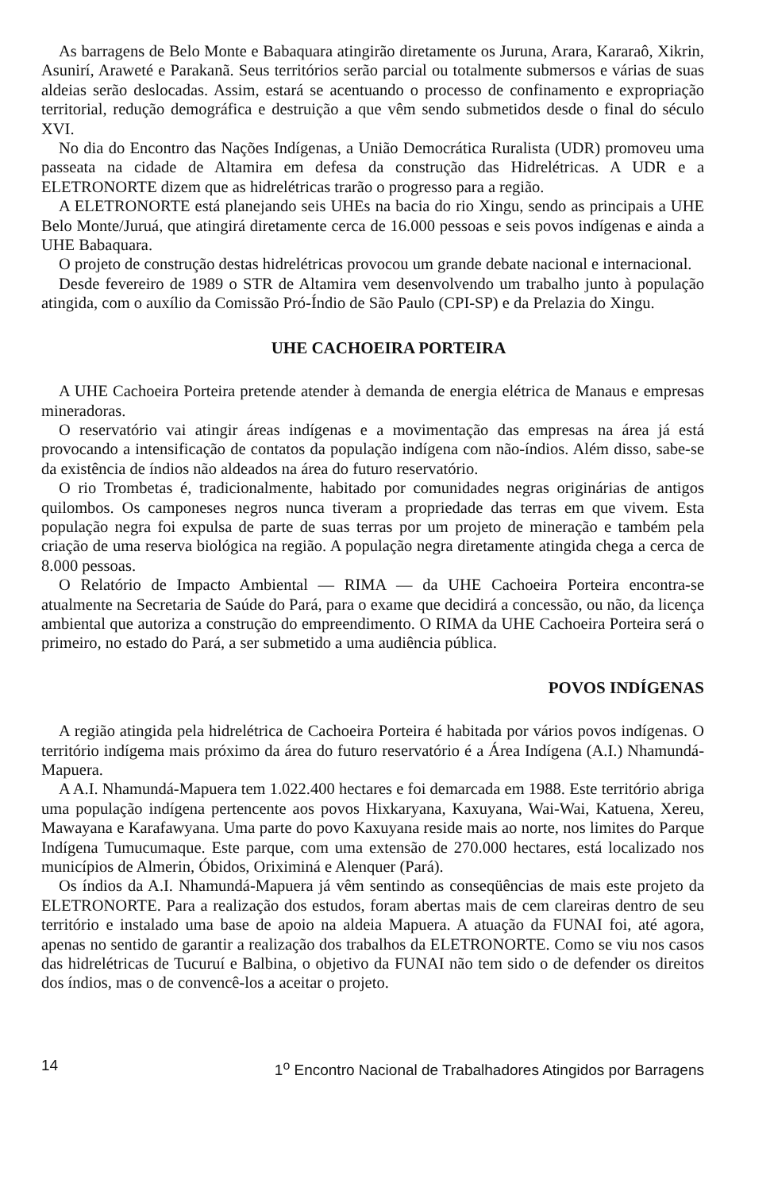As barragens de Belo Monte e Babaquara atingirão diretamente os Juruna, Arara, Kararaô, Xikrin, Asunirí, Araweté e Parakanã. Seus territórios serão parcial ou totalmente submersos e várias de suas aldeias serão deslocadas. Assim, estará se acentuando o processo de confinamento e expropriação territorial, redução demográfica e destruição a que vêm sendo submetidos desde o final do século XVI.
No dia do Encontro das Nações Indígenas, a União Democrática Ruralista (UDR) promoveu uma passeata na cidade de Altamira em defesa da construção das Hidrelétricas. A UDR e a ELETRONORTE dizem que as hidrelétricas trarão o progresso para a região.
A ELETRONORTE está planejando seis UHEs na bacia do rio Xingu, sendo as principais a UHE Belo Monte/Juruá, que atingirá diretamente cerca de 16.000 pessoas e seis povos indígenas e ainda a UHE Babaquara.
O projeto de construção destas hidrelétricas provocou um grande debate nacional e internacional.
Desde fevereiro de 1989 o STR de Altamira vem desenvolvendo um trabalho junto à população atingida, com o auxílio da Comissão Pró-Índio de São Paulo (CPI-SP) e da Prelazia do Xingu.
UHE CACHOEIRA PORTEIRA
A UHE Cachoeira Porteira pretende atender à demanda de energia elétrica de Manaus e empresas mineradoras.
O reservatório vai atingir áreas indígenas e a movimentação das empresas na área já está provocando a intensificação de contatos da população indígena com não-índios. Além disso, sabe-se da existência de índios não aldeados na área do futuro reservatório.
O rio Trombetas é, tradicionalmente, habitado por comunidades negras originárias de antigos quilombos. Os camponeses negros nunca tiveram a propriedade das terras em que vivem. Esta população negra foi expulsa de parte de suas terras por um projeto de mineração e também pela criação de uma reserva biológica na região. A população negra diretamente atingida chega a cerca de 8.000 pessoas.
O Relatório de Impacto Ambiental — RIMA — da UHE Cachoeira Porteira encontra-se atualmente na Secretaria de Saúde do Pará, para o exame que decidirá a concessão, ou não, da licença ambiental que autoriza a construção do empreendimento. O RIMA da UHE Cachoeira Porteira será o primeiro, no estado do Pará, a ser submetido a uma audiência pública.
POVOS INDÍGENAS
A região atingida pela hidrelétrica de Cachoeira Porteira é habitada por vários povos indígenas. O território indígema mais próximo da área do futuro reservatório é a Área Indígena (A.I.) Nhamundá-Mapuera.
A A.I. Nhamundá-Mapuera tem 1.022.400 hectares e foi demarcada em 1988. Este território abriga uma população indígena pertencente aos povos Hixkaryana, Kaxuyana, Wai-Wai, Katuena, Xereu, Mawayana e Karafawyana. Uma parte do povo Kaxuyana reside mais ao norte, nos limites do Parque Indígena Tumucumaque. Este parque, com uma extensão de 270.000 hectares, está localizado nos municípios de Almerin, Óbidos, Oriximiná e Alenquer (Pará).
Os índios da A.I. Nhamundá-Mapuera já vêm sentindo as conseqüências de mais este projeto da ELETRONORTE. Para a realização dos estudos, foram abertas mais de cem clareiras dentro de seu território e instalado uma base de apoio na aldeia Mapuera. A atuação da FUNAI foi, até agora, apenas no sentido de garantir a realização dos trabalhos da ELETRONORTE. Como se viu nos casos das hidrelétricas de Tucuruí e Balbina, o objetivo da FUNAI não tem sido o de defender os direitos dos índios, mas o de convencê-los a aceitar o projeto.
14 1<sup>o</sup> Encontro Nacional de Trabalhadores Atingidos por Barragens